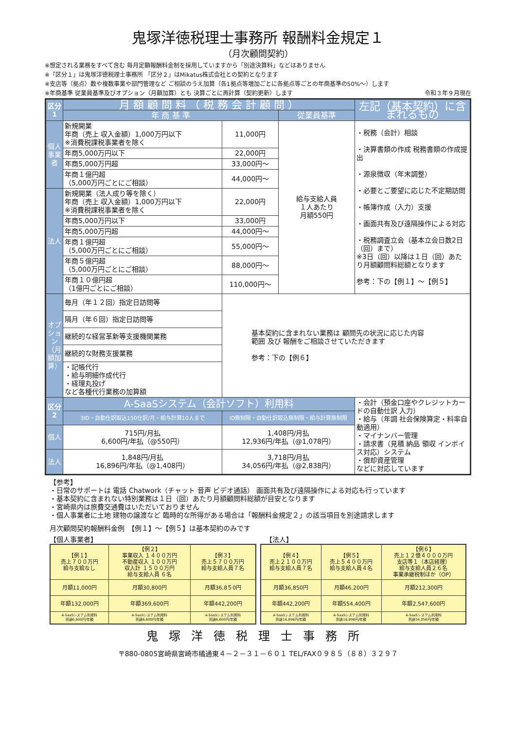鬼塚洋徳税理士事務所 報酬料金規定１
（月次顧問契約）
※想定される業務をすべて含む 毎月定額報酬料金制を採用していますから「別途決算料」などはありません
※「区分１」は鬼塚洋徳税理士事務所 「区分２」はMikatus株式会社との契約となります
※支店等（拠点）数や複数事業や部門管理など ご相談のうえ加算（各1拠点等増加ごとに各拠点等ごとの年商基準の50%～）します
※年商基準 従業員基準及びオプション（月額加算）とも 決算ごとに再計算（契約更新）します 令和３年９月現在
| 区分1 | 月 額 顧 問 料 （ 税 務 会 計 顧 問 ） | | | 左記（基本契約）に含まれるもの |
| --- | --- | --- | --- | --- |
| | 年 商 基 準 | | 従業員基準 | |
| 個人事業者 | 新規開業 年商（売上 収入金額）1,000万円以下 ※消費税課税事業者を除く | 11,000円 | 給与支給人員 １人あたり 月額550円 | ・税務（会計）相談 ・決算書類の作成 税務書類の作成提出 ・源泉徴収（年末調整） ・必要とご要望に応じた不定期訪問 ・帳簿作成（入力）支援 ・画面共有及び遠隔操作による対応 ・税務調査立会（基本立会日数2日（回）まで） ※3日（回）以降は１日（回）あたり月額顧問料総額となります 参考：下の【例１】～【例５】 |
| | 年商5,000万円以下 | 22,000円 | | |
| | 年商5,000万円超 | 33,000円～ | | |
| | 年商１億円超 （5,000万円ごとにご相談） | 44,000円～ | | |
| 法人 | 新規開業（法人成り等を除く） 年商（売上 収入金額）1,000万円以下 ※消費税課税事業者を除く | 22,000円 | | |
| | 年商5,000万円以下 | 33,000円 | | |
| | 年商5,000万円超 | 44,000円～ | | |
| | 年商１億円超 （5,000万円ごとにご相談） | 55,000円～ | | |
| | 年商５億円超 （5,000万円ごとにご相談） | 88,000円～ | | |
| | 年商１０億円超 （1億円ごとにご相談） | 110,000円～ | | |
| オプション（月額加算） | 毎月（年１２回）指定日訪問等 | 基本契約に含まれない業務は 顧問先の状況に応じた内容 範囲 及び 報酬をご相談させていただきます 参考：下の【例６】 | | |
| | 隔月（年６回）指定日訪問等 | | | |
| | 継続的な経営革新等支援機関業務 | | | |
| | 継続的な財務支援業務 | | | |
| | ・記帳代行 ・給与明細作成代行 ・経理丸投げ など各種代行業務の加算額 | | | |
| 区分2 | A-SaaSシステム（会計ソフト）利用料 | | | ・会計（預金口座やクレジットカードの自動仕訳 入力） ・給与（年調 社会保険算定・料率自動適用） ・マイナンバー管理 ・請求書（見積 納品 領収 インボイス対応）システム ・償却資産管理 などに対応しています |
| | 3ID・自動仕訳取込150仕訳/月・給与計算10人まで | ID無制限・自動仕訳取込無制限・給与計算無制限 | | |
| 個人 | 715円/月払 6,600円/年払（@550円） | 1,408円/月払 12,936円/年払（@1,078円） | | |
| 法人 | 1,848円/月払 16,896円/年払（@1,408円） | 3,718円/月払 34,056円/年払（@2,838円） | | |
【参考】
・日常のサポートは 電話 Chatwork（チャット 音声 ビデオ通話） 画面共有及び遠隔操作による対応も行っています
・基本契約に含まれない特別業務は１日（回）あたり月額顧問料総額が目安となります
・宮崎県内は旅費交通費はいただいておりません
・個人事業者に土地 建物の譲渡など 臨時的な所得がある場合は「報酬料金規定２」の該当項目を別途請求します
月次顧問契約報酬料金例　【例１】～【例５】は基本契約のみです
【個人事業者】 【法人】
| 【例１】 売上７００万円 給与支給なし | 【例２】 事業収入 １４００万円 不動産収入 １００万円 収入計 １５００万円 給与支給人員 ６名 | 【例３】 売上５７００万円 給与支給人員７名 |
| 月額11,000円 | 月額30,800円 | 月額36,8５0円 |
| 年額132,000円 | 年額369,600円 | 年額442,200円 |
| A-SaaSシステム利用料 別途6,600円/年額 | A-SaaSシステム利用料 別途6,600円/年額 | A-SaaSシステム利用料 別途6,600円/年額 |
| 【例４】 売上２１００万円 給与支給人員７名 | 【例５】 売上５４００万円 給与支給人員４名 | 【例６】 売上１２億４０００万円 支店等１（本店経理） 給与支給人員２６名 事業承継税制ほか（OP） |
| 月額36,850円 | 月額46,200円 | 月額212,300円 |
| 年額442,200円 | 年額554,400円 | 年額2,547,600円 |
| A-SaaSシステム利用料 別途16,896円/年額 | A-SaaSシステム利用料 別途16,896円/年額 | A-SaaSシステム利用料 別途34,056円/年額 |
鬼塚洋徳税理士事務所
〒880-0805宮崎県宮崎市橘通東４－２－３１－６０１ TEL/FAX０９８５（８８）３２９７